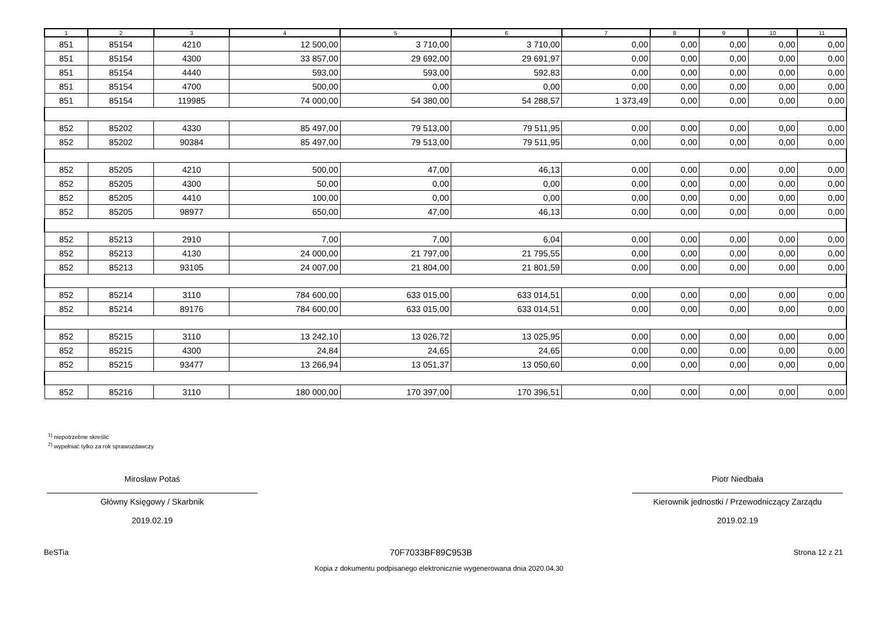| 1 | 2 | 3 | 4 | 5 | 6 | 7 | 8 | 9 | 10 | 11 |
| --- | --- | --- | --- | --- | --- | --- | --- | --- | --- | --- |
| 851 | 85154 | 4210 | 12 500,00 | 3 710,00 | 3 710,00 | 0,00 | 0,00 | 0,00 | 0,00 | 0,00 |
| 851 | 85154 | 4300 | 33 857,00 | 29 692,00 | 29 691,97 | 0,00 | 0,00 | 0,00 | 0,00 | 0,00 |
| 851 | 85154 | 4440 | 593,00 | 593,00 | 592,83 | 0,00 | 0,00 | 0,00 | 0,00 | 0,00 |
| 851 | 85154 | 4700 | 500,00 | 0,00 | 0,00 | 0,00 | 0,00 | 0,00 | 0,00 | 0,00 |
| 851 | 85154 | 119985 | 74 000,00 | 54 380,00 | 54 288,57 | 1 373,49 | 0,00 | 0,00 | 0,00 | 0,00 |
| 852 | 85202 | 4330 | 85 497,00 | 79 513,00 | 79 511,95 | 0,00 | 0,00 | 0,00 | 0,00 | 0,00 |
| 852 | 85202 | 90384 | 85 497,00 | 79 513,00 | 79 511,95 | 0,00 | 0,00 | 0,00 | 0,00 | 0,00 |
| 852 | 85205 | 4210 | 500,00 | 47,00 | 46,13 | 0,00 | 0,00 | 0,00 | 0,00 | 0,00 |
| 852 | 85205 | 4300 | 50,00 | 0,00 | 0,00 | 0,00 | 0,00 | 0,00 | 0,00 | 0,00 |
| 852 | 85205 | 4410 | 100,00 | 0,00 | 0,00 | 0,00 | 0,00 | 0,00 | 0,00 | 0,00 |
| 852 | 85205 | 98977 | 650,00 | 47,00 | 46,13 | 0,00 | 0,00 | 0,00 | 0,00 | 0,00 |
| 852 | 85213 | 2910 | 7,00 | 7,00 | 6,04 | 0,00 | 0,00 | 0,00 | 0,00 | 0,00 |
| 852 | 85213 | 4130 | 24 000,00 | 21 797,00 | 21 795,55 | 0,00 | 0,00 | 0,00 | 0,00 | 0,00 |
| 852 | 85213 | 93105 | 24 007,00 | 21 804,00 | 21 801,59 | 0,00 | 0,00 | 0,00 | 0,00 | 0,00 |
| 852 | 85214 | 3110 | 784 600,00 | 633 015,00 | 633 014,51 | 0,00 | 0,00 | 0,00 | 0,00 | 0,00 |
| 852 | 85214 | 89176 | 784 600,00 | 633 015,00 | 633 014,51 | 0,00 | 0,00 | 0,00 | 0,00 | 0,00 |
| 852 | 85215 | 3110 | 13 242,10 | 13 026,72 | 13 025,95 | 0,00 | 0,00 | 0,00 | 0,00 | 0,00 |
| 852 | 85215 | 4300 | 24,84 | 24,65 | 24,65 | 0,00 | 0,00 | 0,00 | 0,00 | 0,00 |
| 852 | 85215 | 93477 | 13 266,94 | 13 051,37 | 13 050,60 | 0,00 | 0,00 | 0,00 | 0,00 | 0,00 |
| 852 | 85216 | 3110 | 180 000,00 | 170 397,00 | 170 396,51 | 0,00 | 0,00 | 0,00 | 0,00 | 0,00 |
<sup>1)</sup> niepotrzebne skreślić
<sup>2)</sup> wypełniać tylko za rok sprawozdawczy
Mirosław Potaś
Główny Księgowy / Skarbnik
2019.02.19
Piotr Niedbała
Kierownik jednostki / Przewodniczący Zarządu
2019.02.19
BeSTia 70F7033BF89C953B Strona 12 z 21
Kopia z dokumentu podpisanego elektronicznie wygenerowana dnia 2020.04.30